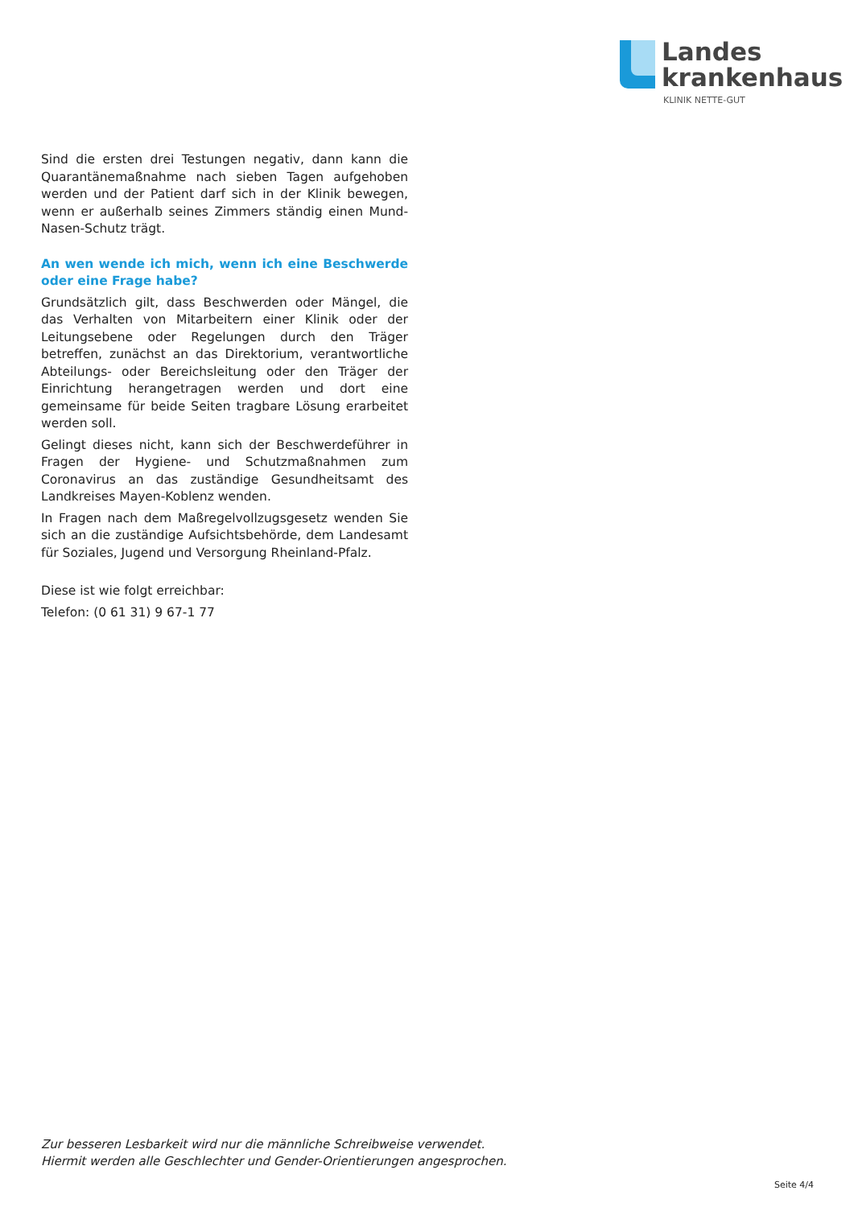Landes
krankenhaus
KLINIK NETTE-GUT
Sind die ersten drei Testungen negativ, dann kann die Quarantänemaßnahme nach sieben Tagen aufgehoben werden und der Patient darf sich in der Klinik bewegen, wenn er außerhalb seines Zimmers ständig einen Mund-Nasen-Schutz trägt.
An wen wende ich mich, wenn ich eine Beschwerde oder eine Frage habe?
Grundsätzlich gilt, dass Beschwerden oder Mängel, die das Verhalten von Mitarbeitern einer Klinik oder der Leitungsebene oder Regelungen durch den Träger betreffen, zunächst an das Direktorium, verantwortliche Abteilungs- oder Bereichsleitung oder den Träger der Einrichtung herangetragen werden und dort eine gemeinsame für beide Seiten tragbare Lösung erarbeitet werden soll.
Gelingt dieses nicht, kann sich der Beschwerdeführer in Fragen der Hygiene- und Schutzmaßnahmen zum Coronavirus an das zuständige Gesundheitsamt des Landkreises Mayen-Koblenz wenden.
In Fragen nach dem Maßregelvollzugsgesetz wenden Sie sich an die zuständige Aufsichtsbehörde, dem Landesamt für Soziales, Jugend und Versorgung Rheinland-Pfalz.
Diese ist wie folgt erreichbar:
Telefon: (0 61 31) 9 67-1 77
Zur besseren Lesbarkeit wird nur die männliche Schreibweise verwendet.
Hiermit werden alle Geschlechter und Gender-Orientierungen angesprochen.
Seite 4/4